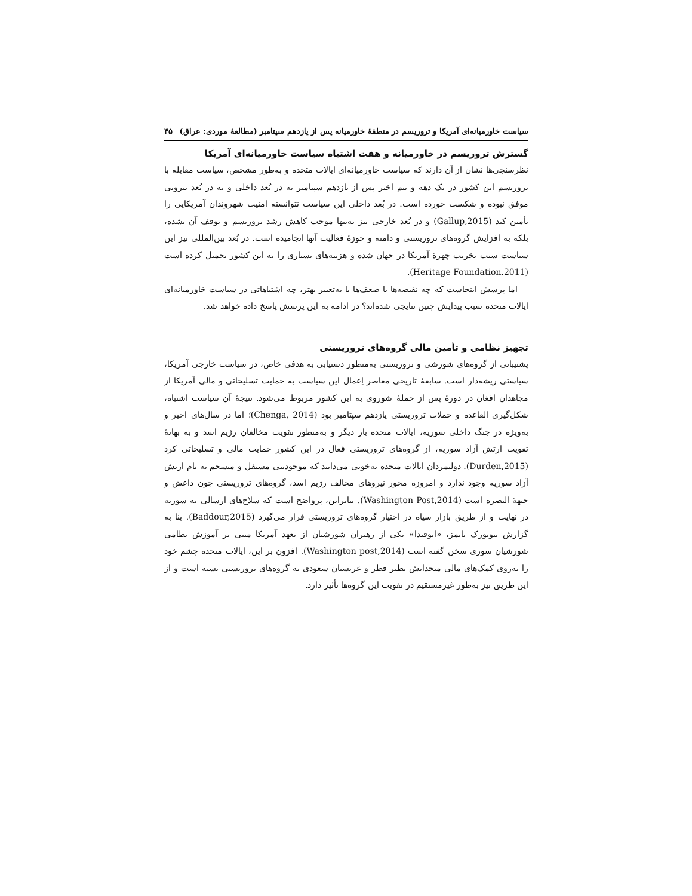سیاست خاورمیانه‌ای آمریکا و تروریسم در منطقهٔ خاورمیانه پس از یازدهم سپتامبر (مطالعهٔ موردی: عراق) ۴۵
گسترش تروریسم در خاورمیانه و هفت اشتباه سیاست خاورمیانه‌ای آمریکا
نظرسنجی‌ها نشان از آن دارند که سیاست خاورمیانه‌ای ایالات متحده و به‌طور مشخص، سیاست مقابله با تروریسم این کشور در یک دهه و نیم اخیر پس از یازدهم سپتامبر نه در بُعد داخلی و نه در بُعد بیرونی موفق نبوده و شکست خورده است. در بُعد داخلی این سیاست نتوانسته امنیت شهروندان آمریکایی را تأمین کند (Gallup,2015) و در بُعد خارجی نیز نه‌تنها موجب کاهش رشد تروریسم و توقف آن نشده، بلکه به افزایش گروه‌های تروریستی و دامنه و حوزهٔ فعالیت آنها انجامیده است. در بُعد بین‌المللی نیز این سیاست سبب تخریب چهرهٔ آمریکا در جهان شده و هزینه‌های بسیاری را به این کشور تحمیل کرده است (Heritage Foundation.2011).
اما پرسش اینجاست که چه نقیصه‌ها یا ضعف‌ها یا به‌تعبیر بهتر، چه اشتباهاتی در سیاست خاورمیانه‌ای ایالات متحده سبب پیدایش چنین نتایجی شده‌اند؟ در ادامه به این پرسش پاسخ داده خواهد شد.
تجهیز نظامی و تأمین مالی گروه‌های تروریستی
پشتیبانی از گروه‌های شورشی و تروریستی به‌منظور دستیابی به هدفی خاص، در سیاست خارجی آمریکا، سیاستی ریشه‌دار است. سابقهٔ تاریخی معاصر اِعمال این سیاست به حمایت تسلیحاتی و مالی آمریکا از مجاهدان افغان در دورهٔ پس از حملهٔ شوروی به این کشور مربوط می‌شود. نتیجهٔ آن سیاست اشتباه، شکل‌گیری القاعده و حملات تروریستی یازدهم سپتامبر بود (Chenga, 2014)؛ اما در سال‌های اخیر و به‌ویژه در جنگ داخلی سوریه، ایالات متحده بار دیگر و به‌منظور تقویت مخالفان رژیم اسد و به بهانهٔ تقویت ارتش آزاد سوریه، از گروه‌های تروریستی فعال در این کشور حمایت مالی و تسلیحاتی کرد (Durden,2015). دولتمردان ایالات متحده به‌خوبی می‌دانند که موجودیتی مستقل و منسجم به نام ارتش آزاد سوریه وجود ندارد و امروزه محور نیروهای مخالف رژیم اسد، گروه‌های تروریستی چون داعش و جبههٔ النصره است (Washington Post,2014). بنابراین، پرواضح است که سلاح‌های ارسالی به سوریه در نهایت و از طریق بازار سیاه در اختیار گروه‌های تروریستی قرار می‌گیرد (Baddour,2015). بنا به گزارش نیویورک تایمز، «ابوفیدا» یکی از رهبران شورشیان از تعهد آمریکا مبنی بر آموزش نظامی شورشیان سوری سخن گفته است (Washington post,2014). افزون بر این، ایالات متحده چشم خود را به‌روی کمک‌های مالی متحدانش نظیر قطر و عربستان سعودی به گروه‌های تروریستی بسته است و از این طریق نیز به‌طور غیرمستقیم در تقویت این گروه‌ها تأثیر دارد.